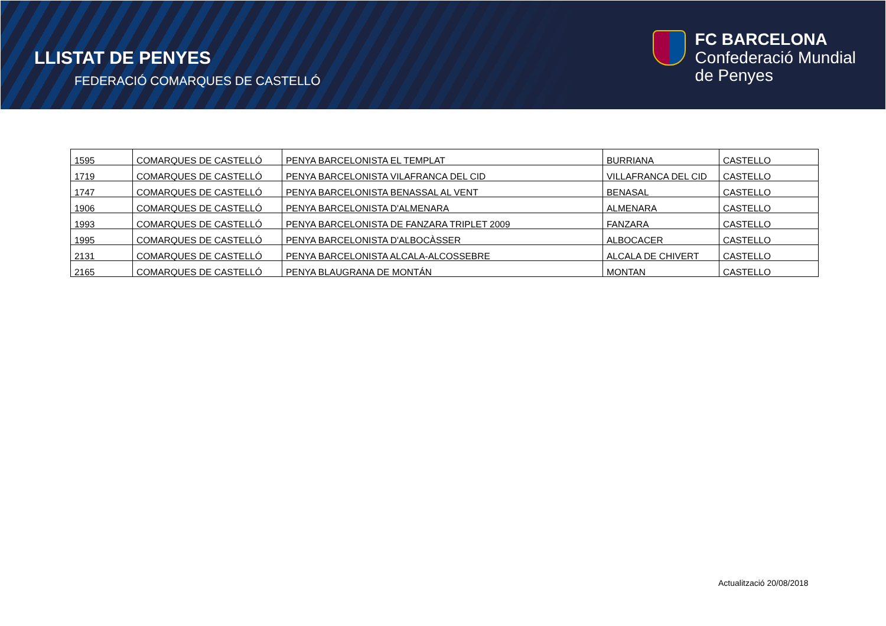LLISTAT DE PENYES
FEDERACIÓ COMARQUES DE CASTELLÓ
FC BARCELONA
Confederació Mundial
de Penyes
| 1595 | COMARQUES DE CASTELLÓ | PENYA BARCELONISTA EL TEMPLAT | BURRIANA | CASTELLO |
| 1719 | COMARQUES DE CASTELLÓ | PENYA BARCELONISTA VILAFRANCA DEL CID | VILLAFRANCA DEL CID | CASTELLO |
| 1747 | COMARQUES DE CASTELLÓ | PENYA BARCELONISTA BENASSAL AL VENT | BENASAL | CASTELLO |
| 1906 | COMARQUES DE CASTELLÓ | PENYA BARCELONISTA D'ALMENARA | ALMENARA | CASTELLO |
| 1993 | COMARQUES DE CASTELLÓ | PENYA BARCELONISTA DE FANZARA TRIPLET 2009 | FANZARA | CASTELLO |
| 1995 | COMARQUES DE CASTELLÓ | PENYA BARCELONISTA D'ALBOCÀSSER | ALBOCACER | CASTELLO |
| 2131 | COMARQUES DE CASTELLÓ | PENYA BARCELONISTA ALCALA-ALCOSSEBRE | ALCALA DE CHIVERT | CASTELLO |
| 2165 | COMARQUES DE CASTELLÓ | PENYA BLAUGRANA DE MONTÁN | MONTAN | CASTELLO |
Actualització 20/08/2018